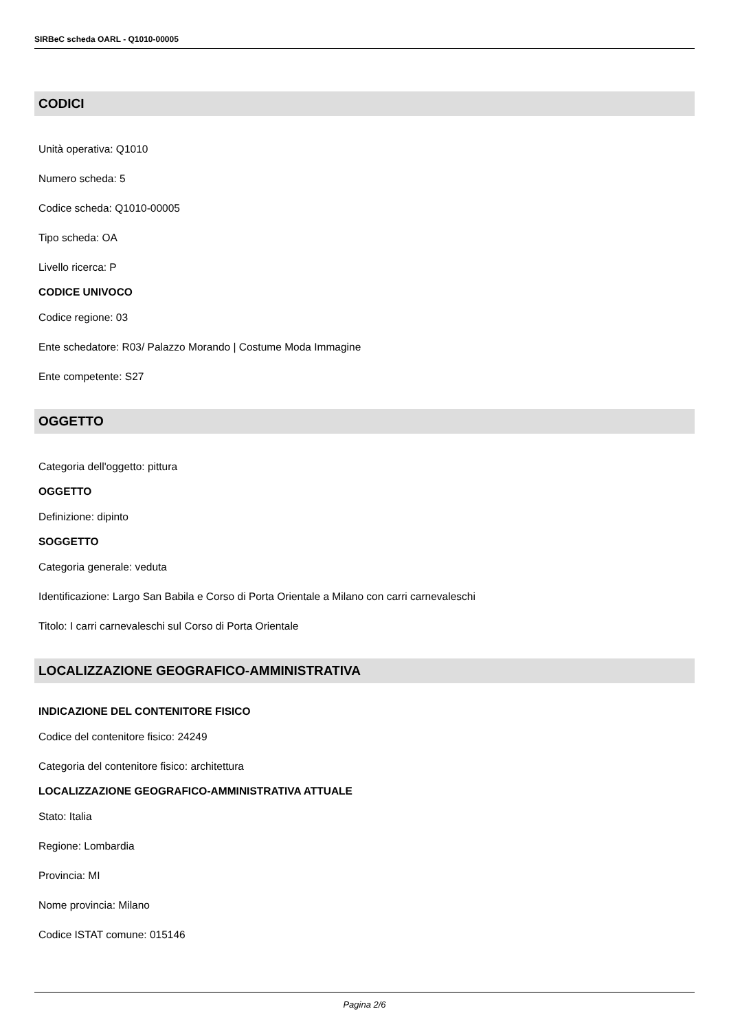SIRBeC scheda OARL - Q1010-00005
CODICI
Unità operativa: Q1010
Numero scheda: 5
Codice scheda: Q1010-00005
Tipo scheda: OA
Livello ricerca: P
CODICE UNIVOCO
Codice regione: 03
Ente schedatore: R03/ Palazzo Morando | Costume Moda Immagine
Ente competente: S27
OGGETTO
Categoria dell'oggetto: pittura
OGGETTO
Definizione: dipinto
SOGGETTO
Categoria generale: veduta
Identificazione: Largo San Babila e Corso di Porta Orientale a Milano con carri carnevaleschi
Titolo: I carri carnevaleschi sul Corso di Porta Orientale
LOCALIZZAZIONE GEOGRAFICO-AMMINISTRATIVA
INDICAZIONE DEL CONTENITORE FISICO
Codice del contenitore fisico: 24249
Categoria del contenitore fisico: architettura
LOCALIZZAZIONE GEOGRAFICO-AMMINISTRATIVA ATTUALE
Stato: Italia
Regione: Lombardia
Provincia: MI
Nome provincia: Milano
Codice ISTAT comune: 015146
Pagina 2/6